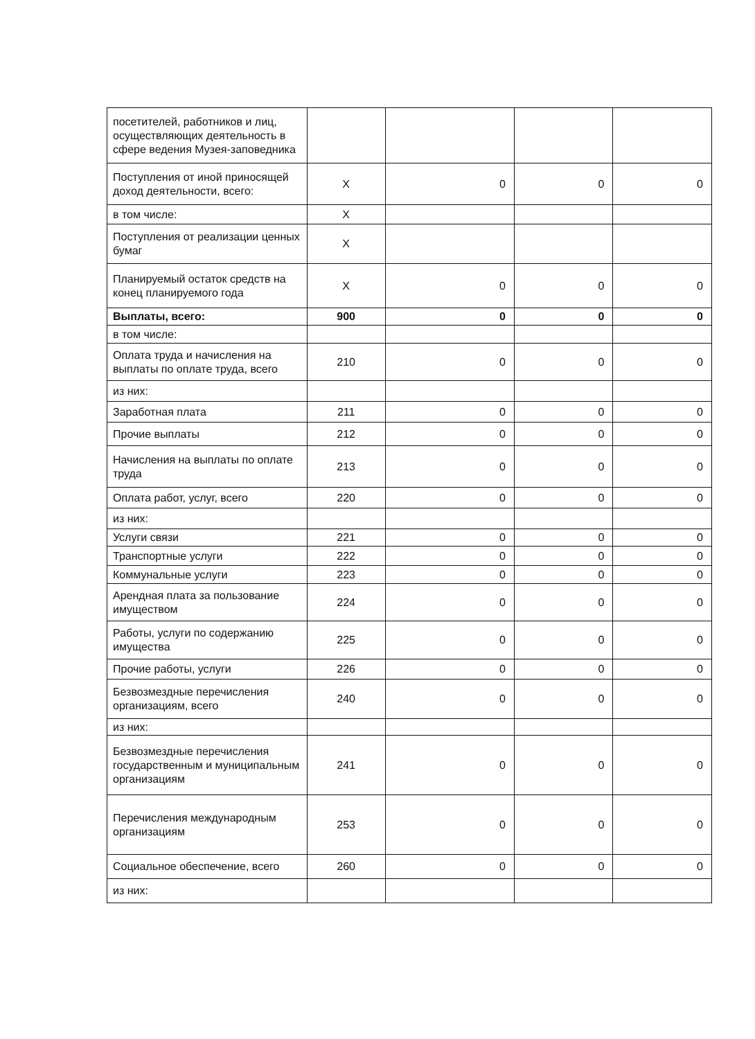| посетителей, работников и лиц, осуществляющих деятельность в сфере ведения Музея-заповедника | | | | |
| Поступления от иной приносящей доход деятельности, всего: | X | 0 | 0 | 0 |
| в том числе: | X | | | |
| Поступления от реализации ценных бумаг | X | | | |
| Планируемый остаток средств на конец планируемого года | X | 0 | 0 | 0 |
| Выплаты, всего: | 900 | 0 | 0 | 0 |
| в том числе: | | | | |
| Оплата труда и начисления на выплаты по оплате труда, всего | 210 | 0 | 0 | 0 |
| из них: | | | | |
| Заработная плата | 211 | 0 | 0 | 0 |
| Прочие выплаты | 212 | 0 | 0 | 0 |
| Начисления на выплаты по оплате труда | 213 | 0 | 0 | 0 |
| Оплата работ, услуг, всего | 220 | 0 | 0 | 0 |
| из них: | | | | |
| Услуги связи | 221 | 0 | 0 | 0 |
| Транспортные услуги | 222 | 0 | 0 | 0 |
| Коммунальные услуги | 223 | 0 | 0 | 0 |
| Арендная плата за пользование имуществом | 224 | 0 | 0 | 0 |
| Работы, услуги по содержанию имущества | 225 | 0 | 0 | 0 |
| Прочие работы, услуги | 226 | 0 | 0 | 0 |
| Безвозмездные перечисления организациям, всего | 240 | 0 | 0 | 0 |
| из них: | | | | |
| Безвозмездные перечисления государственным и муниципальным организациям | 241 | 0 | 0 | 0 |
| Перечисления международным организациям | 253 | 0 | 0 | 0 |
| Социальное обеспечение, всего | 260 | 0 | 0 | 0 |
| из них: | | | | |